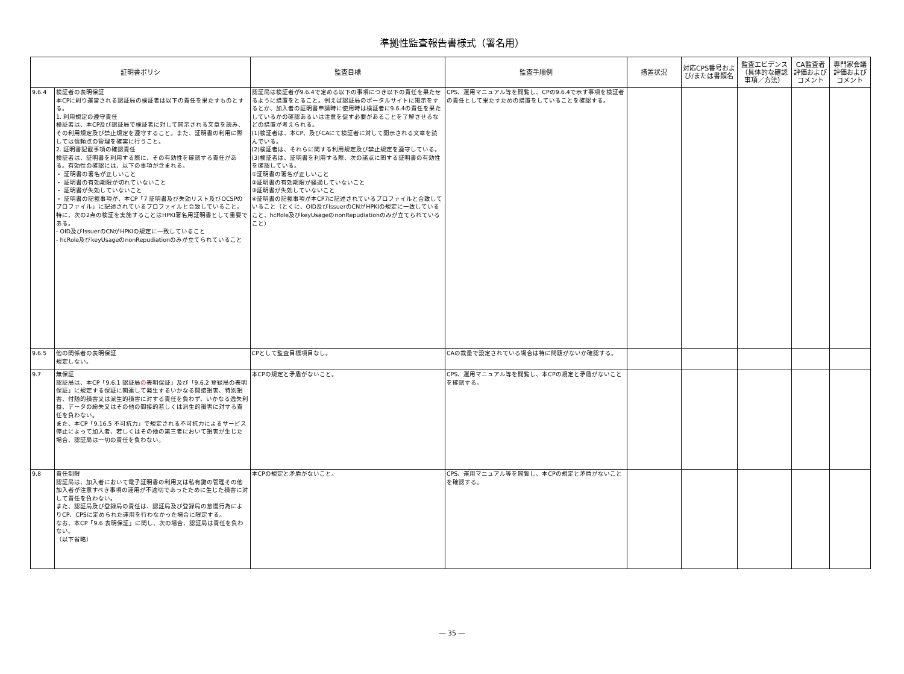準拠性監査報告書様式（署名用）
| 証明書ポリシ | | 監査目標 | 監査手順例 | 措置状況 | 対応CPS番号および/または書類名 | 監査エビデンス（具体的な確認事項／方法） | CA監査者評価およびコメント | 専門家会議評価およびコメント |
| --- | --- | --- | --- | --- | --- | --- | --- | --- |
| 9.6.4 | 検証者の表明保証 本CPに則り運営される認証局の検証者は以下の責任を果たすものとする。 1. 利用規定の遵守責任 検証者は、本CP及び認証局で検証者に対して開示される文章を読み、その利用規定及び禁止規定を遵守すること。また、証明書の利用に際しては信頼点の管理を確実に行うこと。 2. 証明書記載事項の確認責任 検証者は、証明書を利用する際に、その有効性を確認する責任がある。有効性の確認には、以下の事項が含まれる。 ・ 証明書の署名が正しいこと ・ 証明書の有効期限が切れていないこと ・ 証明書が失効していないこと ・ 証明書の記載事項が、本CP「7 証明書及び失効リスト及びOCSPのプロファイル」に記述されているプロファイルと合致していること。特に、次の2点の検証を実施することはHPKI署名用証明書として重要である。 - OID及びIssuerのCNがHPKIの規定に一致していること - hcRole及びkeyUsageのnonRepudiationのみが立てられていること | 認証局は検証者が9.6.4で定める以下の事項につき以下の責任を果たせるように措置をとること。例えば認証局のポータルサイトに掲示をするとか、加入者の証明書申請時に使用時は検証者に9.6.4の責任を果たしているかの確認あるいは注意を促す必要があることを了解させるなどの措置が考えられる。 (1)検証者は、本CP、及びCAにて検証者に対して開示される文章を読んでいる。 (2)検証者は、それらに関する利用規定及び禁止規定を遵守している。 (3)検証者は、証明書を利用する際、次の諸点に関する証明書の有効性を確認している。 ①証明書の署名が正しいこと ②証明書の有効期限が経過していないこと ③証明書が失効していないこと ④証明書の記載事項が本CP7に記述されているプロファイルと合致していること（とくに、OID及びIssuerのCNがHPKIの規定に一致していること、hcRole及びkeyUsageのnonRepudiationのみが立てられていること） | CPS、運用マニュアル等を閲覧し、CPの9.6.4で示す事項を検証者の責任として果たすための措置をしていることを確認する。 | | | | | |
| 9.6.5 | 他の関係者の表明保証 規定しない。 | CPとして監査目標項目なし。 | CAの裁量で設定されている場合は特に問題がないか確認する。 | | | | | |
| 9.7 | 無保証 認証局は、本CP「9.6.1 認証局 の 表明保証」及び「9.6.2 登録局の表明保証」に規定する保証に関連して発生するいかなる間接損害、特別損害、付随的損害又は派生的損害に対する責任を負わず、いかなる逸失利益、データの紛失又はその他の間接的若しくは派生的損害に対する責任を負わない。 また、本CP「9.16.5 不可抗力」で規定される不可抗力によるサービス停止によって加入者、若しくはその他の第三者において損害が生じた場合、認証局は一切の責任を負わない。 | 本CPの規定と矛盾がないこと。 | CPS、運用マニュアル等を閲覧し、本CPの規定と矛盾がないことを確認する。 | | | | | |
| 9.8 | 責任制限 認証局は、加入者において電子証明書の利用又は私有鍵の管理その他加入者が注意すべき事項の運用が不適切であったために生じた損害に対して責任を負わない。 また、認証局及び登録局の責任は、認証局及び登録局の怠慢行為によりCP、CPSに定められた運用を行わなかった場合に限定する。 なお、本CP「9.6 表明保証」に関し、次の場合、認証局は責任を負わない。 （以下省略） | 本CPの規定と矛盾がないこと。 | CPS、運用マニュアル等を閲覧し、本CPの規定と矛盾がないことを確認する。 | | | | | |
― 35 ―